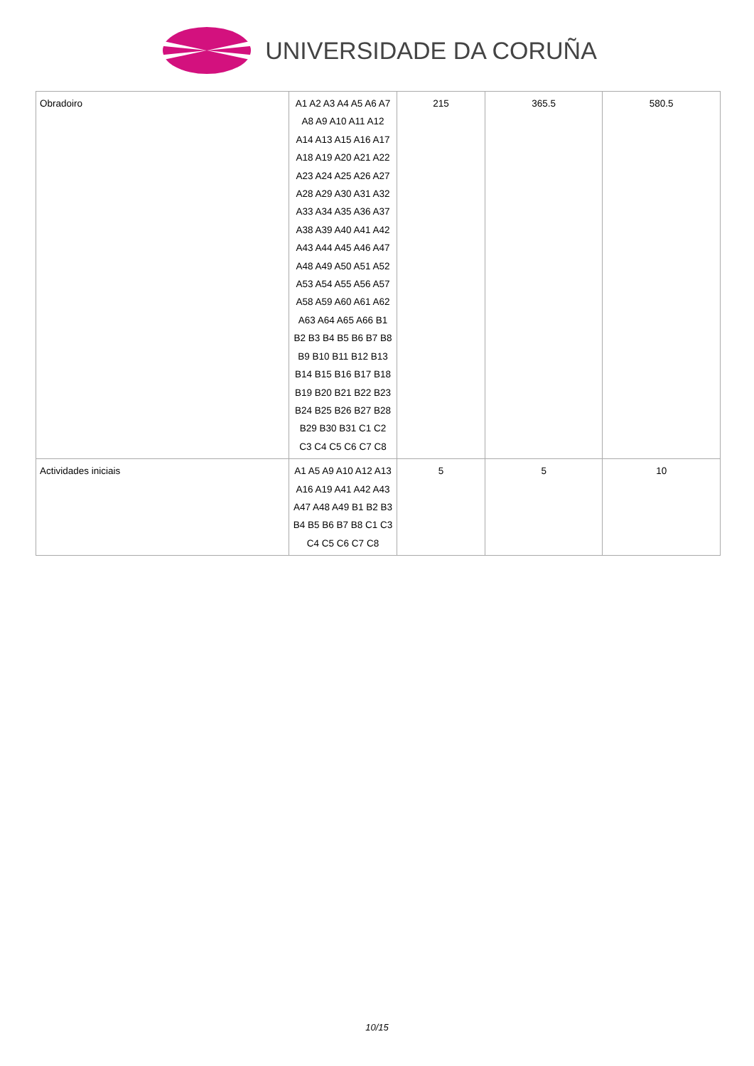UNIVERSIDADE DA CORUÑA
| Obradoiro | A1 A2 A3 A4 A5 A6 A7 A8 A9 A10 A11 A12 A14 A13 A15 A16 A17 A18 A19 A20 A21 A22 A23 A24 A25 A26 A27 A28 A29 A30 A31 A32 A33 A34 A35 A36 A37 A38 A39 A40 A41 A42 A43 A44 A45 A46 A47 A48 A49 A50 A51 A52 A53 A54 A55 A56 A57 A58 A59 A60 A61 A62 A63 A64 A65 A66 B1 B2 B3 B4 B5 B6 B7 B8 B9 B10 B11 B12 B13 B14 B15 B16 B17 B18 B19 B20 B21 B22 B23 B24 B25 B26 B27 B28 B29 B30 B31 C1 C2 C3 C4 C5 C6 C7 C8 | 215 | 365.5 | 580.5 |
| Actividades iniciais | A1 A5 A9 A10 A12 A13 A16 A19 A41 A42 A43 A47 A48 A49 B1 B2 B3 B4 B5 B6 B7 B8 C1 C3 C4 C5 C6 C7 C8 | 5 | 5 | 10 |
10/15